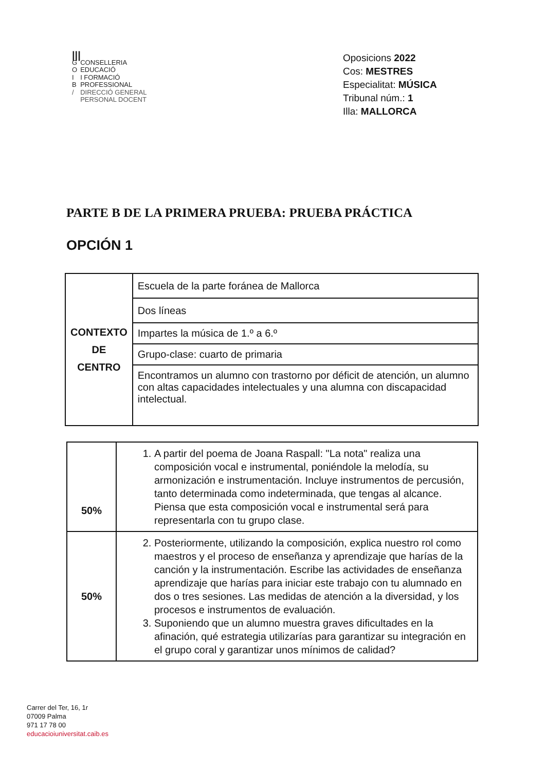|||
| G | CONSELLERIA |
| O | EDUCACIÓ |
| I | I FORMACIÓ |
| B | PROFESSIONAL |
| / | DIRECCIÓ GENERAL |
| | PERSONAL DOCENT |
Oposicions 2022
Cos: MESTRES
Especialitat: MÚSICA
Tribunal núm.: 1
Illa: MALLORCA
PARTE B DE LA PRIMERA PRUEBA: PRUEBA PRÁCTICA
OPCIÓN 1
| CONTEXTO DE CENTRO | Escuela de la parte foránea de Mallorca |
| | Dos líneas |
| | Impartes la música de 1.º a 6.º |
| | Grupo-clase: cuarto de primaria |
| | Encontramos un alumno con trastorno por déficit de atención, un alumno con altas capacidades intelectuales y una alumna con discapacidad intelectual. |
| 50% | 1. A partir del poema de Joana Raspall: "La nota" realiza una composición vocal e instrumental, poniéndole la melodía, su armonización e instrumentación. Incluye instrumentos de percusión, tanto determinada como indeterminada, que tengas al alcance. Piensa que esta composición vocal e instrumental será para representarla con tu grupo clase. |
| 50% | 2. Posteriormente, utilizando la composición, explica nuestro rol como maestros y el proceso de enseñanza y aprendizaje que harías de la canción y la instrumentación. Escribe las actividades de enseñanza aprendizaje que harías para iniciar este trabajo con tu alumnado en dos o tres sesiones. Las medidas de atención a la diversidad, y los procesos e instrumentos de evaluación. 3. Suponiendo que un alumno muestra graves dificultades en la afinación, qué estrategia utilizarías para garantizar su integración en el grupo coral y garantizar unos mínimos de calidad? |
Carrer del Ter, 16, 1r
07009 Palma
971 17 78 00
educacioiuniversitat.caib.es